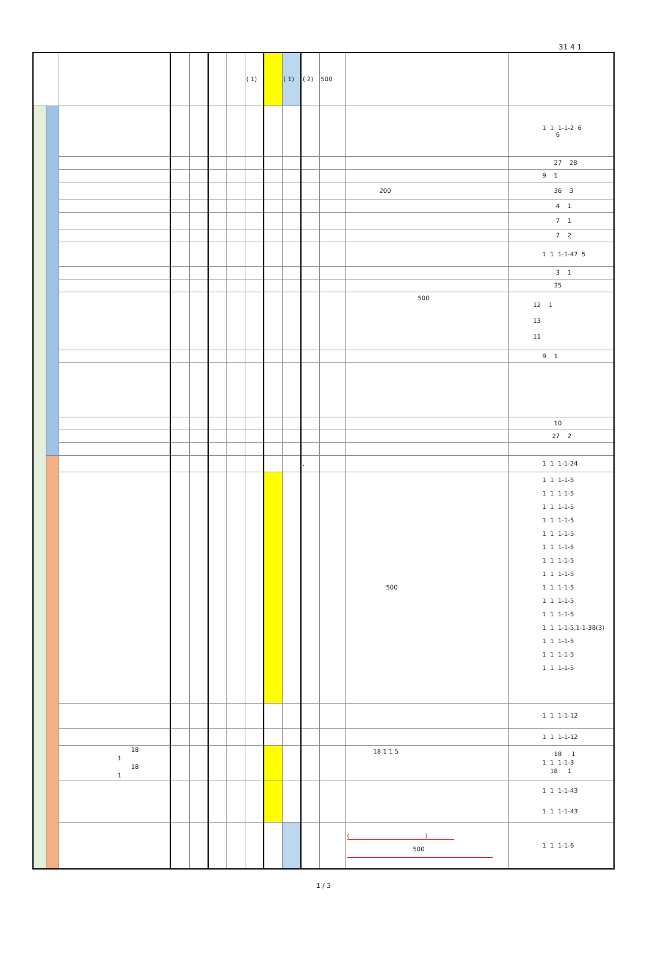31 4 1
| | | | | | | | ( 1) | | ( 1) | ( 2) | 500 | | |
| | | | | | | | | | | | | | 1 1 1-1-2 6 6 |
| | | | | | | | | | | | | | 27 28 |
| | | | | | | | | | | | | | 9 1 |
| | | | | | | | | | | | | 200 | 36 3 |
| | | | | | | | | | | | | | 4 1 |
| | | | | | | | | | | | | | 7 1 |
| | | | | | | | | | | | | | 7 2 |
| | | | | | | | | | | | | | 1 1 1-1-47 5 |
| | | | | | | | | | | | | | 3 1 |
| | | | | | | | | | | | | | 35 |
| | | | | | | | | | | | | 500 | 12 1 13 11 |
| | | | | | | | | | | | | | 9 1 |
| | | | | | | | | | | | | | 10 |
| | | | | | | | | | | | | | 27 2 |
| | | | | | | | | | | , | | | 1 1 1-1-24 |
| | | | | | | | | | | | | 500 | 1 1 1-1-5 1 1 1-1-5 1 1 1-1-5 1 1 1-1-5 1 1 1-1-5 1 1 1-1-5 1 1 1-1-5 1 1 1-1-5 1 1 1-1-5 1 1 1-1-5 1 1 1-1-5 1 1 1-1-5,1-1-38(3) 1 1 1-1-5 1 1 1-1-5 1 1 1-1-5 |
| | | | | | | | | | | | | | 1 1 1-1-12 |
| | | | | | | | | | | | | | 1 1 1-1-12 |
| | | 18 1 18 1 | | | | | | | | | | 18 1 1 5 | 18 1 1 1 1-1-3 18 1 |
| | | | | | | | | | | | | | 1 1 1-1-43 1 1 1-1-43 |
| | | | | | | | | | | | | ( ) 500 | 1 1 1-1-6 |
1 / 3